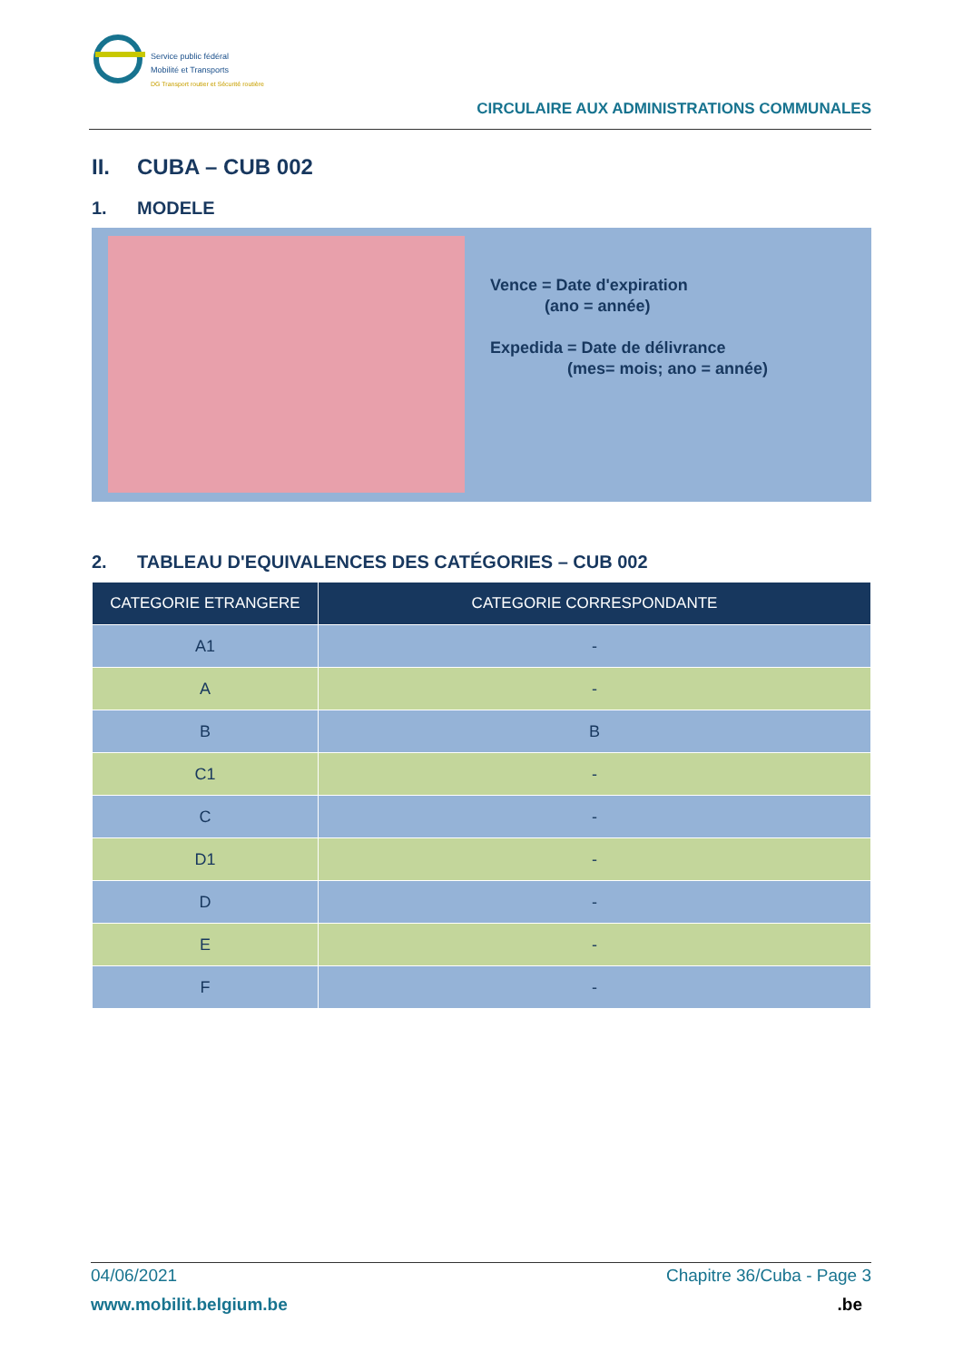Service public fédéral
Mobilité et Transports
DG Transport routier et Sécurité routière
CIRCULAIRE AUX ADMINISTRATIONS COMMUNALES
II. CUBA – CUB 002
1. MODELE
Vence = Date d'expiration
(ano = année)
Expedida = Date de délivrance
(mes= mois; ano = année)
2. TABLEAU D'EQUIVALENCES DES CATÉGORIES – CUB 002
| CATEGORIE ETRANGERE | CATEGORIE CORRESPONDANTE |
| --- | --- |
| A1 | - |
| A | - |
| B | B |
| C1 | - |
| C | - |
| D1 | - |
| D | - |
| E | - |
| F | - |
04/06/2021 Chapitre 36/Cuba - Page 3
www.mobilit.belgium.be.be